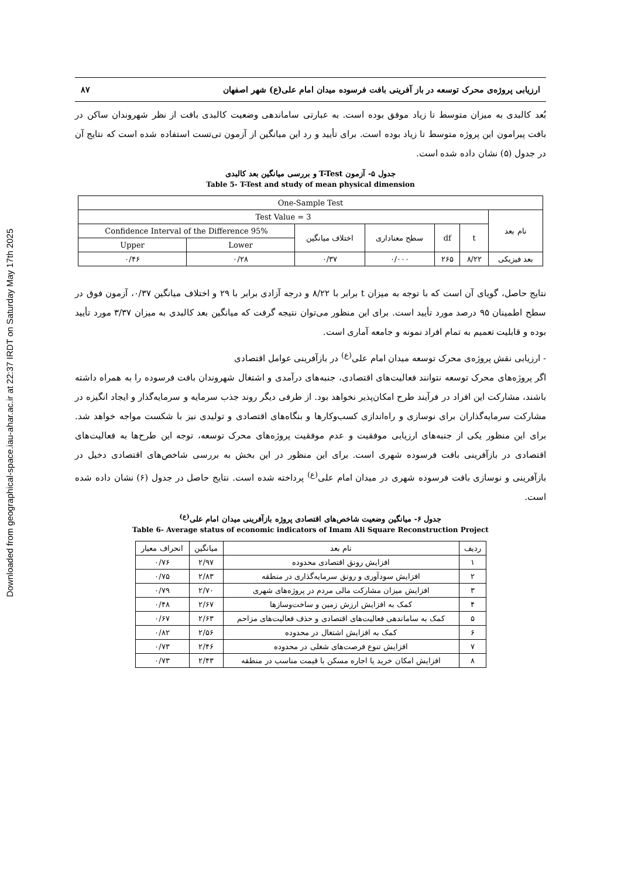Downloaded from geographical-space.iau-ahar.ac.ir at 22:37 IRDT on Saturday May 17th 2025
ارزیابی پروژه‌ی محرک توسعه در باز آفرینی بافت فرسوده میدان امام علی(ع) شهر اصفهان ۸۷
بُعد کالبدی به میزان متوسط تا زیاد موفق بوده است. به عبارتی ساماندهی وضعیت کالبدی بافت از نظر شهروندان ساکن در بافت پیرامون این پروژه متوسط تا زیاد بوده است. برای تأیید و رد این میانگین از آزمون تی‌تست استفاده شده است که نتایج آن در جدول (۵) نشان داده شده است.
جدول ۵- آزمون T-Test و بررسی میانگین بعد کالبدی
Table 5- T-Test and study of mean physical dimension
| One-Sample Test | | | | | | |
| نام بعد | Test Value = 3 | | | | | |
| | t | df | سطح معناداری | اختلاف میانگین | 95% Confidence Interval of the Difference | |
| | | | | | Lower | Upper |
| بعد فیزیکی | ۸/۲۲ | ۲۶۵ | ۰/۰۰۰ | ۰/۳۷ | ۰/۲۸ | ۰/۴۶ |
نتایج حاصل، گویای آن است که با توجه به میزان t برابر با ۸/۲۲ و درجه آزادی برابر با ۲۹ و اختلاف میانگین ۰/۳۷، آزمون فوق در سطح اطمینان ۹۵ درصد مورد تأیید است. برای این منظور می‌توان نتیجه گرفت که میانگین بعد کالبدی به میزان ۳/۳۷ مورد تأیید بوده و قابلیت تعمیم به تمام افراد نمونه و جامعه آماری است.
- ارزیابی نقش پروژه‌ی محرک توسعه میدان امام علی<sup>(ع)</sup> در بازآفرینی عوامل اقتصادی
اگر پروژه‌های محرک توسعه نتوانند فعالیت‌های اقتصادی، جنبه‌های درآمدی و اشتغال شهروندان بافت فرسوده را به همراه داشته باشند، مشارکت این افراد در فرآیند طرح امکان‌پذیر نخواهد بود. از طرفی دیگر روند جذب سرمایه و سرمایه‌گذار و ایجاد انگیزه در مشارکت سرمایه‌گذاران برای نوسازی و راه‌اندازی کسب‌وکارها و بنگاه‌های اقتصادی و تولیدی نیز با شکست مواجه خواهد شد. برای این منظور یکی از جنبه‌های ارزیابی موفقیت و عدم موفقیت پروژه‌های محرک توسعه، توجه این طرح‌ها به فعالیت‌های اقتصادی در بازآفرینی بافت فرسوده شهری است. برای این منظور در این بخش به بررسی شاخص‌های اقتصادی دخیل در بازآفرینی و نوسازی بافت فرسوده شهری در میدان امام علی<sup>(ع)</sup> پرداخته شده است. نتایج حاصل در جدول (۶) نشان داده شده است.
جدول ۶- میانگین وضعیت شاخص‌های اقتصادی پروژه بازآفرینی میدان امام علی<sup>(ع)</sup>
Table 6- Average status of economic indicators of Imam Ali Square Reconstruction Project
| ردیف | نام بعد | میانگین | انحراف معیار |
| --- | --- | --- | --- |
| ۱ | افزایش رونق اقتصادی محدوده | ۲/۹۷ | ۰/۷۶ |
| ۲ | افزایش سودآوری و رونق سرمایه‌گذاری در منطقه | ۲/۸۳ | ۰/۷۵ |
| ۳ | افزایش میزان مشارکت مالی مردم در پروژه‌های شهری | ۲/۷۰ | ۰/۷۹ |
| ۴ | کمک به افزایش ارزش زمین و ساخت‌وسازها | ۲/۶۷ | ۰/۴۸ |
| ۵ | کمک به ساماندهی فعالیت‌های اقتصادی و حذف فعالیت‌های مزاحم | ۲/۶۳ | ۰/۶۷ |
| ۶ | کمک به افزایش اشتغال در محدوده | ۲/۵۶ | ۰/۸۲ |
| ۷ | افزایش تنوع فرصت‌های شغلی در محدوده | ۲/۴۶ | ۰/۷۳ |
| ۸ | افزایش امکان خرید یا اجاره مسکن با قیمت مناسب در منطقه | ۲/۴۳ | ۰/۷۳ |